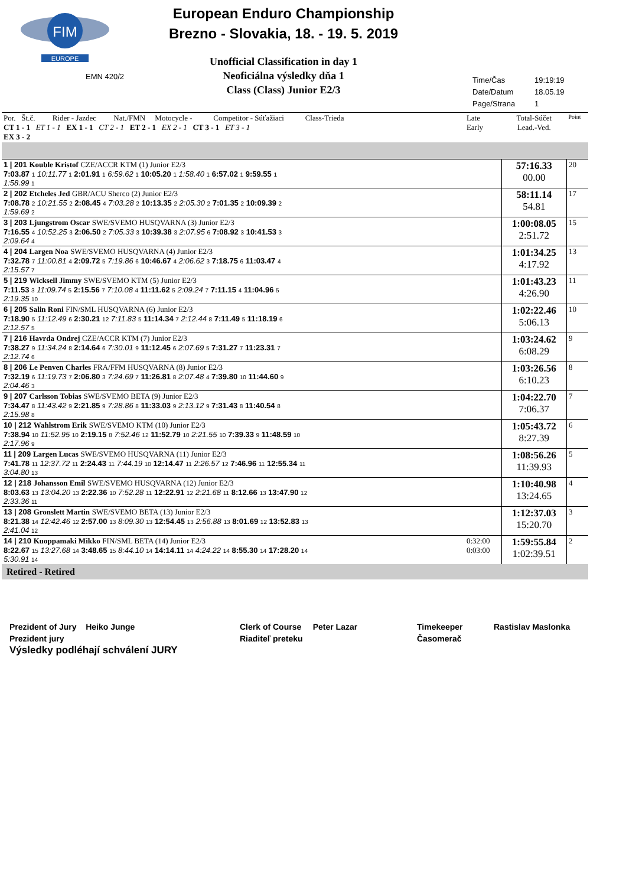FIM
EUROPE
European Enduro Championship
Brezno - Slovakia, 18. - 19. 5. 2019
Unofficial Classification in day 1
Neoficiálna výsledky dňa 1
Class (Class) Junior E2/3
EMN 420/2
Time/Čas 19:19:19
Date/Datum 18.05.19
Page/Strana 1
| Por. Št.č. Rider - Jazdec Nat./FMN Motocycle - Competitor - Súťažiaci Class-Trieda CT 1 - 1 ET 1 - 1 EX 1 - 1 CT 2 - 1 ET 2 - 1 EX 2 - 1 CT 3 - 1 ET 3 - 1 EX 3 - 2 | Late Early | Total-Súčet Lead.-Ved. | Point |
| 1 / 201 Kouble Kristof CZE/ACCR KTM (1) Junior E2/3 7:03.87 1 10:11.77 1 2:01.91 1 6:59.62 1 10:05.20 1 1:58.40 1 6:57.02 1 9:59.55 1 1:58.99 1 | | 57:16.33 00.00 | 20 |
| 2 / 202 Etcheles Jed GBR/ACU Sherco (2) Junior E2/3 7:08.78 2 10:21.55 2 2:08.45 4 7:03.28 2 10:13.35 2 2:05.30 2 7:01.35 2 10:09.39 2 1:59.69 2 | | 58:11.14 54.81 | 17 |
| 3 / 203 Ljungstrom Oscar SWE/SVEMO HUSQVARNA (3) Junior E2/3 7:16.55 4 10:52.25 3 2:06.50 2 7:05.33 3 10:39.38 3 2:07.95 6 7:08.92 3 10:41.53 3 2:09.64 4 | | 1:00:08.05 2:51.72 | 15 |
| 4 / 204 Largen Noa SWE/SVEMO HUSQVARNA (4) Junior E2/3 7:32.78 7 11:00.81 4 2:09.72 5 7:19.86 6 10:46.67 4 2:06.62 3 7:18.75 6 11:03.47 4 2:15.57 7 | | 1:01:34.25 4:17.92 | 13 |
| 5 / 219 Wicksell Jimmy SWE/SVEMO KTM (5) Junior E2/3 7:11.53 3 11:09.74 5 2:15.56 7 7:10.08 4 11:11.62 5 2:09.24 7 7:11.15 4 11:04.96 5 2:19.35 10 | | 1:01:43.23 4:26.90 | 11 |
| 6 / 205 Salin Roni FIN/SML HUSQVARNA (6) Junior E2/3 7:18.90 5 11:12.49 6 2:30.21 12 7:11.83 5 11:14.34 7 2:12.44 8 7:11.49 5 11:18.19 6 2:12.57 5 | | 1:02:22.46 5:06.13 | 10 |
| 7 / 216 Havrda Ondrej CZE/ACCR KTM (7) Junior E2/3 7:38.27 9 11:34.24 8 2:14.64 6 7:30.01 9 11:12.45 6 2:07.69 5 7:31.27 7 11:23.31 7 2:12.74 6 | | 1:03:24.62 6:08.29 | 9 |
| 8 / 206 Le Penven Charles FRA/FFM HUSQVARNA (8) Junior E2/3 7:32.19 6 11:19.73 7 2:06.80 3 7:24.69 7 11:26.81 8 2:07.48 4 7:39.80 10 11:44.60 9 2:04.46 3 | | 1:03:26.56 6:10.23 | 8 |
| 9 / 207 Carlsson Tobias SWE/SVEMO BETA (9) Junior E2/3 7:34.47 8 11:43.42 9 2:21.85 9 7:28.86 8 11:33.03 9 2:13.12 9 7:31.43 8 11:40.54 8 2:15.98 8 | | 1:04:22.70 7:06.37 | 7 |
| 10 / 212 Wahlstrom Erik SWE/SVEMO KTM (10) Junior E2/3 7:38.94 10 11:52.95 10 2:19.15 8 7:52.46 12 11:52.79 10 2:21.55 10 7:39.33 9 11:48.59 10 2:17.96 9 | | 1:05:43.72 8:27.39 | 6 |
| 11 / 209 Largen Lucas SWE/SVEMO HUSQVARNA (11) Junior E2/3 7:41.78 11 12:37.72 11 2:24.43 11 7:44.19 10 12:14.47 11 2:26.57 12 7:46.96 11 12:55.34 11 3:04.80 13 | | 1:08:56.26 11:39.93 | 5 |
| 12 / 218 Johansson Emil SWE/SVEMO HUSQVARNA (12) Junior E2/3 8:03.63 13 13:04.20 13 2:22.36 10 7:52.28 11 12:22.91 12 2:21.68 11 8:12.66 13 13:47.90 12 2:33.36 11 | | 1:10:40.98 13:24.65 | 4 |
| 13 / 208 Gronslett Martin SWE/SVEMO BETA (13) Junior E2/3 8:21.38 14 12:42.46 12 2:57.00 13 8:09.30 13 12:54.45 13 2:56.88 13 8:01.69 12 13:52.83 13 2:41.04 12 | | 1:12:37.03 15:20.70 | 3 |
| 14 / 210 Kuoppamaki Mikko FIN/SML BETA (14) Junior E2/3 8:22.67 15 13:27.68 14 3:48.65 15 8:44.10 14 14:14.11 14 4:24.22 14 8:55.30 14 17:28.20 14 5:30.91 14 | 0:32:00 0:03:00 | 1:59:55.84 1:02:39.51 | 2 |
| Retired - Retired | | | |
Prezident of Jury Heiko Junge Clerk of Course Peter Lazar Timekeeper Rastislav Maslonka
Prezident jury Riaditeľ preteku Časomerač
Výsledky podléhají schválení JURY